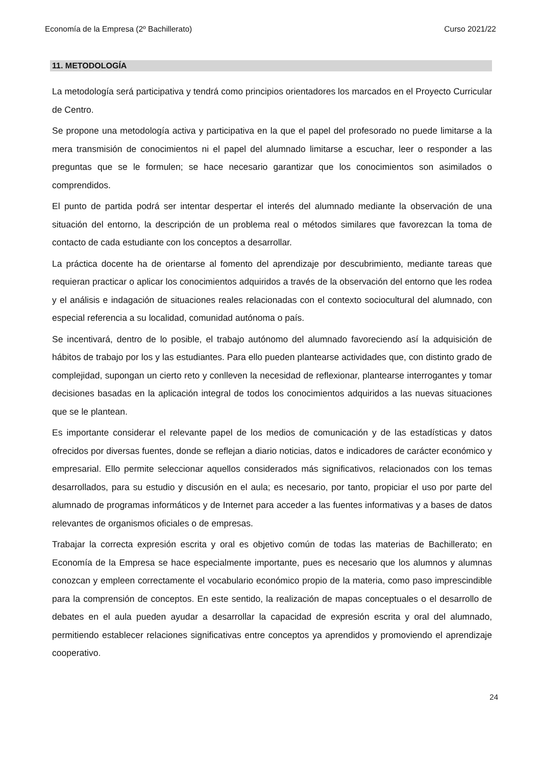Economía de la Empresa (2º Bachillerato) Curso 2021/22
11. METODOLOGÍA
La metodología será participativa y tendrá como principios orientadores los marcados en el Proyecto Curricular de Centro.
Se propone una metodología activa y participativa en la que el papel del profesorado no puede limitarse a la mera transmisión de conocimientos ni el papel del alumnado limitarse a escuchar, leer o responder a las preguntas que se le formulen; se hace necesario garantizar que los conocimientos son asimilados o comprendidos.
El punto de partida podrá ser intentar despertar el interés del alumnado mediante la observación de una situación del entorno, la descripción de un problema real o métodos similares que favorezcan la toma de contacto de cada estudiante con los conceptos a desarrollar.
La práctica docente ha de orientarse al fomento del aprendizaje por descubrimiento, mediante tareas que requieran practicar o aplicar los conocimientos adquiridos a través de la observación del entorno que les rodea y el análisis e indagación de situaciones reales relacionadas con el contexto sociocultural del alumnado, con especial referencia a su localidad, comunidad autónoma o país.
Se incentivará, dentro de lo posible, el trabajo autónomo del alumnado favoreciendo así la adquisición de hábitos de trabajo por los y las estudiantes. Para ello pueden plantearse actividades que, con distinto grado de complejidad, supongan un cierto reto y conlleven la necesidad de reflexionar, plantearse interrogantes y tomar decisiones basadas en la aplicación integral de todos los conocimientos adquiridos a las nuevas situaciones que se le plantean.
Es importante considerar el relevante papel de los medios de comunicación y de las estadísticas y datos ofrecidos por diversas fuentes, donde se reflejan a diario noticias, datos e indicadores de carácter económico y empresarial. Ello permite seleccionar aquellos considerados más significativos, relacionados con los temas desarrollados, para su estudio y discusión en el aula; es necesario, por tanto, propiciar el uso por parte del alumnado de programas informáticos y de Internet para acceder a las fuentes informativas y a bases de datos relevantes de organismos oficiales o de empresas.
Trabajar la correcta expresión escrita y oral es objetivo común de todas las materias de Bachillerato; en Economía de la Empresa se hace especialmente importante, pues es necesario que los alumnos y alumnas conozcan y empleen correctamente el vocabulario económico propio de la materia, como paso imprescindible para la comprensión de conceptos. En este sentido, la realización de mapas conceptuales o el desarrollo de debates en el aula pueden ayudar a desarrollar la capacidad de expresión escrita y oral del alumnado, permitiendo establecer relaciones significativas entre conceptos ya aprendidos y promoviendo el aprendizaje cooperativo.
24